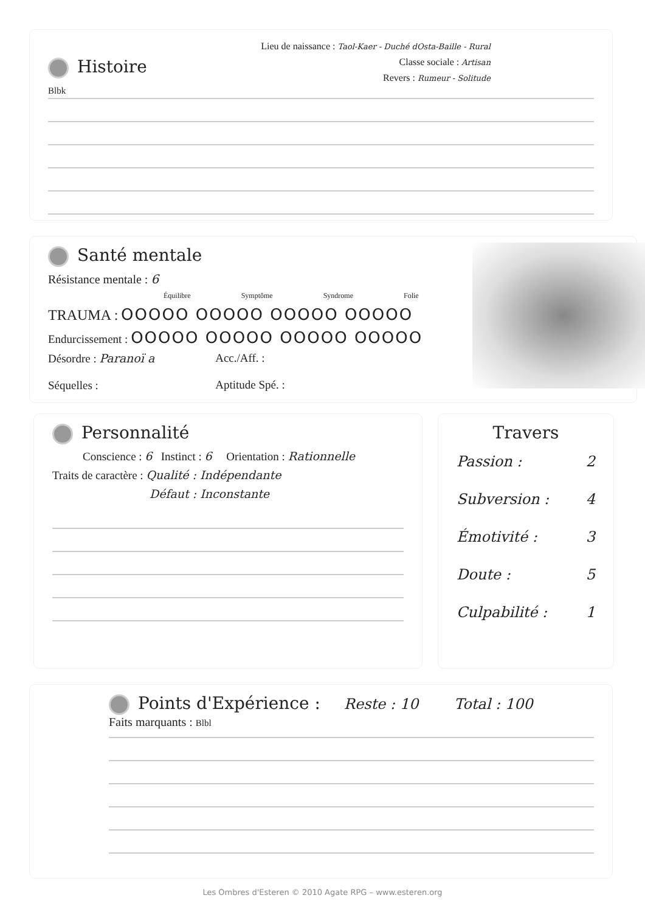Histoire
Lieu de naissance : Taol-Kaer - Duché dOsta-Baille - Rural
Classe sociale : Artisan
Revers : Rumeur - Solitude
Blbk
Santé mentale
Résistance mentale : 6
Équilibre Symptôme Syndrome Folie
TRAUMA : OOOOO OOOOO OOOOO OOOOO
Endurcissement : OOOOO OOOOO OOOOO OOOOO
Désordre : Paranoï a
Séquelles :
Acc./Aff. :
Aptitude Spé. :
Personnalité
Conscience : 6 Instinct : 6 Orientation : Rationnelle
Traits de caractère : Qualité : Indépendante
Défaut : Inconstante
Travers
Passion : 2
Subversion : 4
Émotivité : 3
Doute : 5
Culpabilité : 1
Points d'Expérience : Reste : 10 Total : 100
Faits marquants : Blbl
Les Ombres d'Esteren © 2010 Agate RPG – www.esteren.org